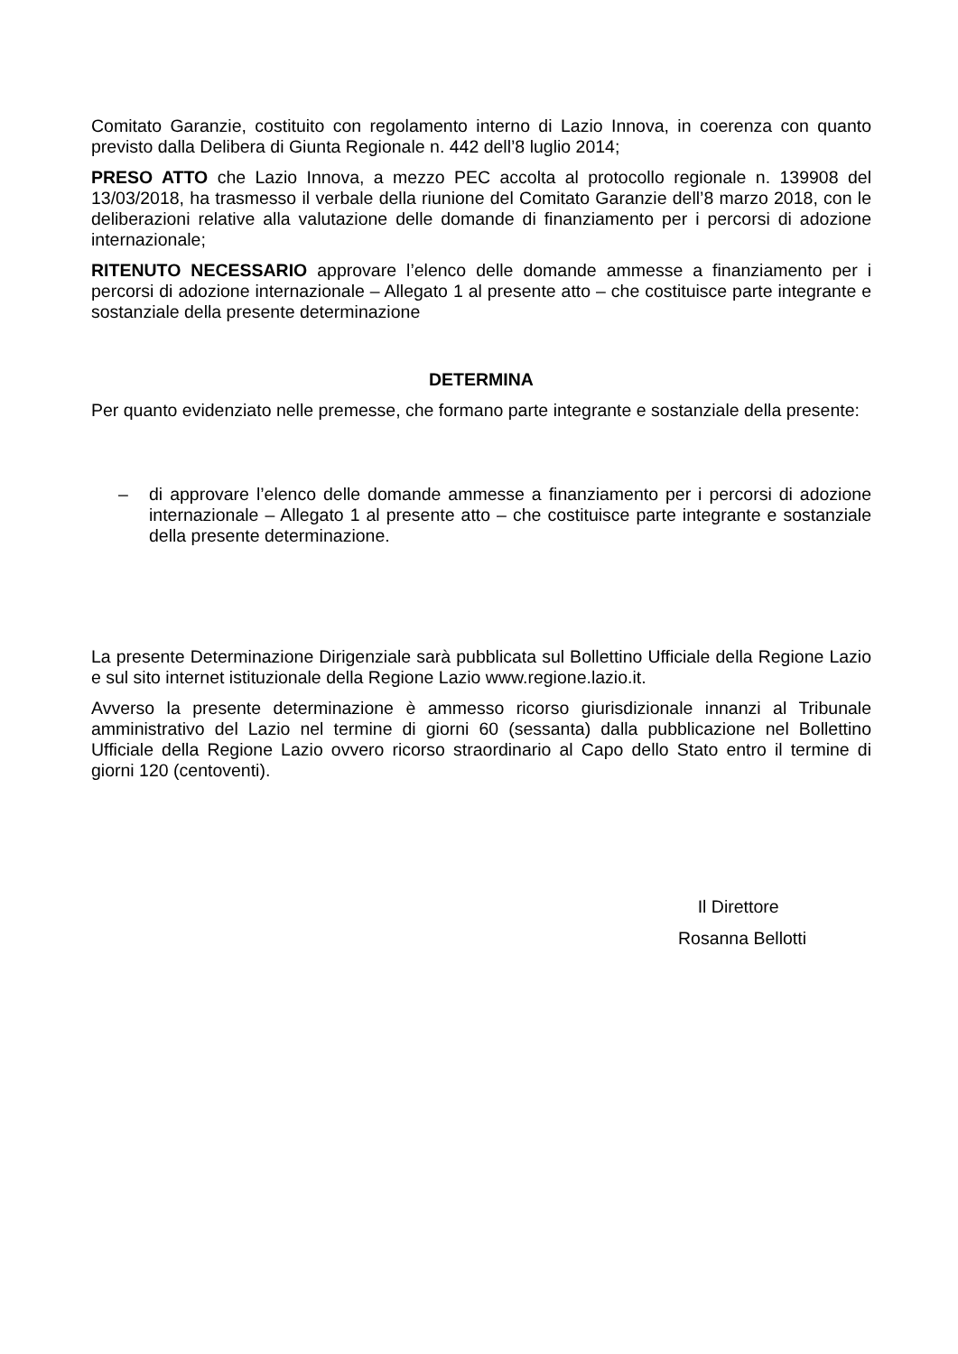Comitato Garanzie, costituito con regolamento interno di Lazio Innova, in coerenza con quanto previsto dalla Delibera di Giunta Regionale n. 442 dell’8 luglio 2014;
PRESO ATTO che Lazio Innova, a mezzo PEC accolta al protocollo regionale n. 139908 del 13/03/2018, ha trasmesso il verbale della riunione del Comitato Garanzie dell’8 marzo 2018, con le deliberazioni relative alla valutazione delle domande di finanziamento per i percorsi di adozione internazionale;
RITENUTO NECESSARIO approvare l’elenco delle domande ammesse a finanziamento per i percorsi di adozione internazionale – Allegato 1 al presente atto – che costituisce parte integrante e sostanziale della presente determinazione
DETERMINA
Per quanto evidenziato nelle premesse, che formano parte integrante e sostanziale della presente:
– di approvare l’elenco delle domande ammesse a finanziamento per i percorsi di adozione internazionale – Allegato 1 al presente atto – che costituisce parte integrante e sostanziale della presente determinazione.
La presente Determinazione Dirigenziale sarà pubblicata sul Bollettino Ufficiale della Regione Lazio e sul sito internet istituzionale della Regione Lazio www.regione.lazio.it.
Avverso la presente determinazione è ammesso ricorso giurisdizionale innanzi al Tribunale amministrativo del Lazio nel termine di giorni 60 (sessanta) dalla pubblicazione nel Bollettino Ufficiale della Regione Lazio ovvero ricorso straordinario al Capo dello Stato entro il termine di giorni 120 (centoventi).
Il Direttore
Rosanna Bellotti